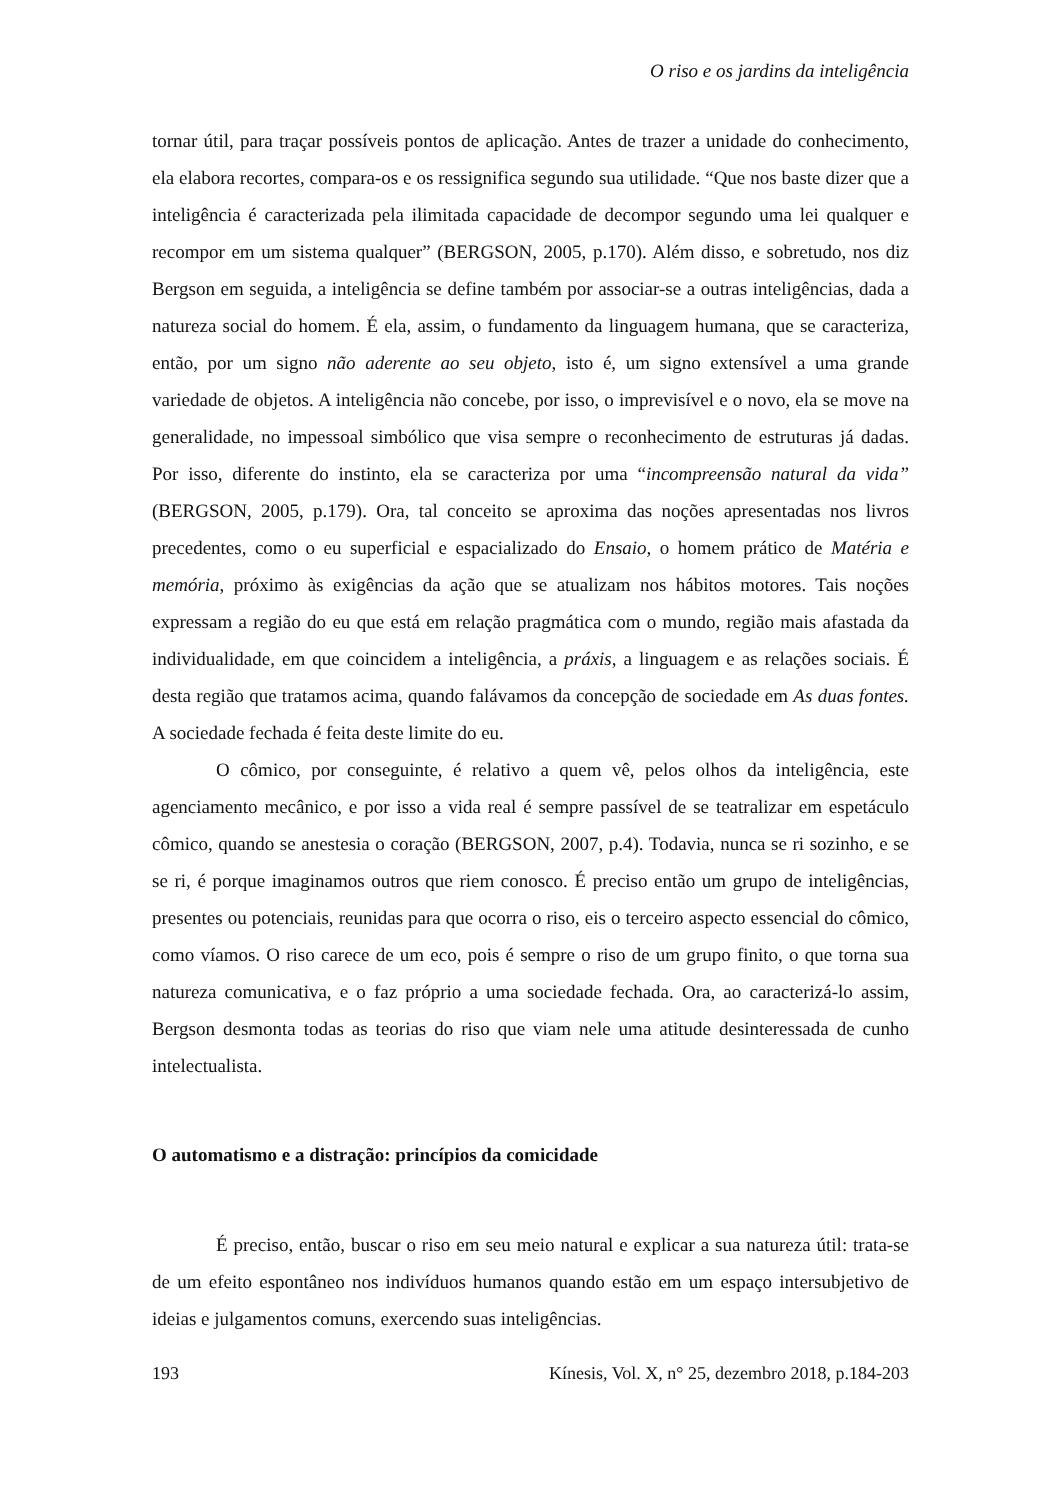O riso e os jardins da inteligência
tornar útil, para traçar possíveis pontos de aplicação. Antes de trazer a unidade do conhecimento, ela elabora recortes, compara-os e os ressignifica segundo sua utilidade. “Que nos baste dizer que a inteligência é caracterizada pela ilimitada capacidade de decompor segundo uma lei qualquer e recompor em um sistema qualquer” (BERGSON, 2005, p.170). Além disso, e sobretudo, nos diz Bergson em seguida, a inteligência se define também por associar-se a outras inteligências, dada a natureza social do homem. É ela, assim, o fundamento da linguagem humana, que se caracteriza, então, por um signo não aderente ao seu objeto, isto é, um signo extensível a uma grande variedade de objetos. A inteligência não concebe, por isso, o imprevisível e o novo, ela se move na generalidade, no impessoal simbólico que visa sempre o reconhecimento de estruturas já dadas. Por isso, diferente do instinto, ela se caracteriza por uma “incompreensão natural da vida” (BERGSON, 2005, p.179). Ora, tal conceito se aproxima das noções apresentadas nos livros precedentes, como o eu superficial e espacializado do Ensaio, o homem prático de Matéria e memória, próximo às exigências da ação que se atualizam nos hábitos motores. Tais noções expressam a região do eu que está em relação pragmática com o mundo, região mais afastada da individualidade, em que coincidem a inteligência, a práxis, a linguagem e as relações sociais. É desta região que tratamos acima, quando falávamos da concepção de sociedade em As duas fontes. A sociedade fechada é feita deste limite do eu.
O cômico, por conseguinte, é relativo a quem vê, pelos olhos da inteligência, este agenciamento mecânico, e por isso a vida real é sempre passível de se teatralizar em espetáculo cômico, quando se anestesia o coração (BERGSON, 2007, p.4). Todavia, nunca se ri sozinho, e se se ri, é porque imaginamos outros que riem conosco. É preciso então um grupo de inteligências, presentes ou potenciais, reunidas para que ocorra o riso, eis o terceiro aspecto essencial do cômico, como víamos. O riso carece de um eco, pois é sempre o riso de um grupo finito, o que torna sua natureza comunicativa, e o faz próprio a uma sociedade fechada. Ora, ao caracterizá-lo assim, Bergson desmonta todas as teorias do riso que viam nele uma atitude desinteressada de cunho intelectualista.
O automatismo e a distração: princípios da comicidade
É preciso, então, buscar o riso em seu meio natural e explicar a sua natureza útil: trata-se de um efeito espontâneo nos indivíduos humanos quando estão em um espaço intersubjetivo de ideias e julgamentos comuns, exercendo suas inteligências.
193 Kínesis, Vol. X, n° 25, dezembro 2018, p.184-203